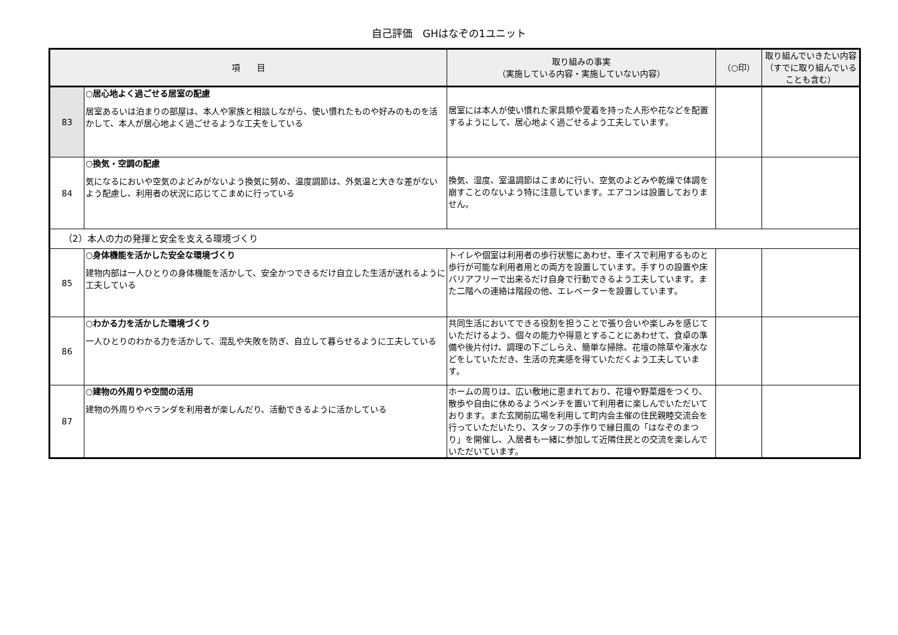自己評価　GHはなぞの1ユニット
| 項 目 | | 取り組みの事実 （実施している内容・実施していない内容） | （○印） | 取り組んでいきたい内容 （すでに取り組んでいることも含む） |
| --- | --- | --- | --- | --- |
| 83 | ○居心地よく過ごせる居室の配慮 居室あるいは泊まりの部屋は、本人や家族と相談しながら、使い慣れたものや好みのものを活かして、本人が居心地よく過ごせるような工夫をしている | 居室には本人が使い慣れた家具類や愛着を持った人形や花などを配置するようにして、居心地よく過ごせるよう工夫しています。 | | |
| 84 | ○換気・空調の配慮 気になるにおいや空気のよどみがないよう換気に努め、温度調節は、外気温と大きな差がないよう配慮し、利用者の状況に応じてこまめに行っている | 換気、湿度、室温調節はこまめに行い、空気のよどみや乾燥で体調を崩すことのないよう特に注意しています。エアコンは設置しておりません。 | | |
| （2）本人の力の発揮と安全を支える環境づくり | | | | |
| 85 | ○身体機能を活かした安全な環境づくり 建物内部は一人ひとりの身体機能を活かして、安全かつできるだけ自立した生活が送れるように工夫している | トイレや個室は利用者の歩行状態にあわせ、車イスで利用するものと歩行が可能な利用者用との両方を設置しています。手すりの設置や床バリアフリーで出来るだけ自身で行動できるよう工夫しています。また二階への連絡は階段の他、エレベーターを設置しています。 | | |
| 86 | ○わかる力を活かした環境づくり 一人ひとりのわかる力を活かして、混乱や失敗を防ぎ、自立して暮らせるように工夫している | 共同生活においてできる役割を担うことで張り合いや楽しみを感じていただけるよう、個々の能力や得意とすることにあわせて、食卓の準備や後片付け、調理の下ごしらえ、簡単な掃除、花壇の除草や潅水などをしていただき、生活の充実感を得ていただくよう工夫しています。 | | |
| 87 | ○建物の外周りや空間の活用 建物の外周りやベランダを利用者が楽しんだり、活動できるように活かしている | ホームの周りは、広い敷地に恵まれており、花壇や野菜畑をつくり、散歩や自由に休めるようベンチを置いて利用者に楽しんでいただいております。また玄関前広場を利用して町内会主催の住民親睦交流会を行っていただいたり、スタッフの手作りで縁日風の「はなぞのまつり」を開催し、入居者も一緒に参加して近隣住民との交流を楽しんでいただいています。 | | |